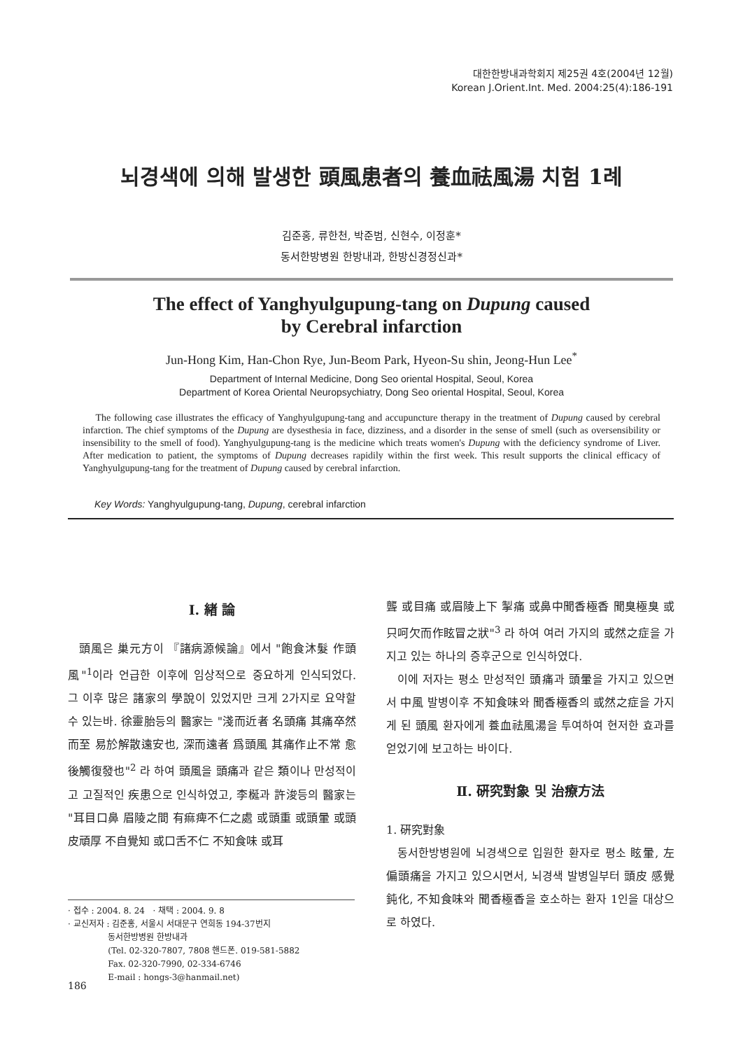대한한방내과학회지 제25권 4호(2004년 12월)
Korean J.Orient.Int. Med. 2004:25(4):186-191
뇌경색에 의해 발생한 頭風患者의 養血祛風湯 치험 1례
김준홍, 류한천, 박준범, 신현수, 이정훈*
동서한방병원 한방내과, 한방신경정신과*
The effect of Yanghyulgupung-tang on Dupung caused
by Cerebral infarction
Jun-Hong Kim, Han-Chon Rye, Jun-Beom Park, Hyeon-Su shin, Jeong-Hun Lee<sup>*</sup>
Department of Internal Medicine, Dong Seo oriental Hospital, Seoul, Korea
Department of Korea Oriental Neuropsychiatry, Dong Seo oriental Hospital, Seoul, Korea
The following case illustrates the efficacy of Yanghyulgupung-tang and accupuncture therapy in the treatment of Dupung caused by cerebral infarction. The chief symptoms of the Dupung are dysesthesia in face, dizziness, and a disorder in the sense of smell (such as oversensibility or insensibility to the smell of food). Yanghyulgupung-tang is the medicine which treats women's Dupung with the deficiency syndrome of Liver. After medication to patient, the symptoms of Dupung decreases rapidily within the first week. This result supports the clinical efficacy of Yanghyulgupung-tang for the treatment of Dupung caused by cerebral infarction.
Key Words: Yanghyulgupung-tang, Dupung, cerebral infarction
Ⅰ. 緖 論
頭風은 巢元方이 『諸病源候論』에서 "飽食沐髮 作頭風"<sup>1</sup>이라 언급한 이후에 임상적으로 중요하게 인식되었다. 그 이후 많은 諸家의 學說이 있었지만 크게 2가지로 요약할 수 있는바. 徐靈胎등의 醫家는 "淺而近者 名頭痛 其痛卒然而至 易於解散遠安也, 深而遠者 爲頭風 其痛作止不常 愈後觸復發也"<sup>2</sup> 라 하여 頭風을 頭痛과 같은 類이나 만성적이고 고질적인 疾患으로 인식하였고, 李梴과 許浚등의 醫家는 "耳目口鼻 眉陵之間 有痲痺不仁之處 或頭重 或頭暈 或頭皮頑厚 不自覺知 或口舌不仁 不知食味 或耳
聾 或目痛 或眉陵上下 掣痛 或鼻中聞香極香 聞臭極臭 或只呵欠而作眩冒之狀"<sup>3</sup> 라 하여 여러 가지의 或然之症을 가지고 있는 하나의 증후군으로 인식하였다.
이에 저자는 평소 만성적인 頭痛과 頭暈을 가지고 있으면서 中風 발병이후 不知食味와 聞香極香의 或然之症을 가지게 된 頭風 환자에게 養血祛風湯을 투여하여 현저한 효과를 얻었기에 보고하는 바이다.
Ⅱ. 硏究對象 및 治療方法
1. 硏究對象
동서한방병원에 뇌경색으로 입원한 환자로 평소 眩暈, 左偏頭痛을 가지고 있으시면서, 뇌경색 발병일부터 頭皮 感覺鈍化, 不知食味와 聞香極香을 호소하는 환자 1인을 대상으로 하였다.
· 접수 : 2004. 8. 24 · 채택 : 2004. 9. 8
· 교신저자 : 김준홍, 서울시 서대문구 연희동 194-37번지
동서한방병원 한방내과
(Tel. 02-320-7807, 7808 핸드폰. 019-581-5882
Fax. 02-320-7990, 02-334-6746
E-mail : hongs-3@hanmail.net)
186